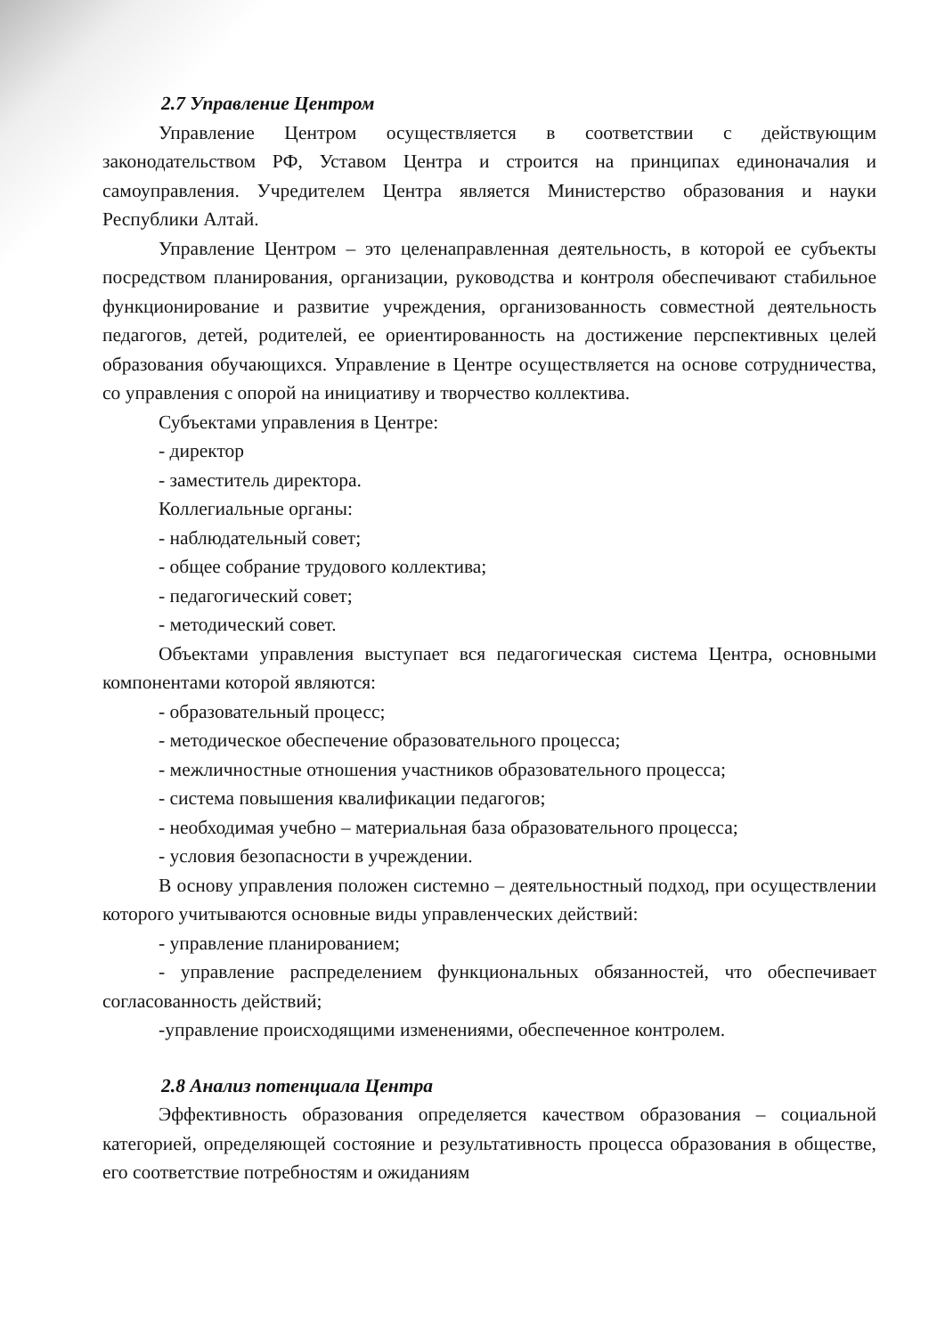2.7 Управление Центром
Управление Центром осуществляется в соответствии с действующим законодательством РФ, Уставом Центра и строится на принципах единоначалия и самоуправления. Учредителем Центра является Министерство образования и науки Республики Алтай.
Управление Центром – это целенаправленная деятельность, в которой ее субъекты посредством планирования, организации, руководства и контроля обеспечивают стабильное функционирование и развитие учреждения, организованность совместной деятельность педагогов, детей, родителей, ее ориентированность на достижение перспективных целей образования обучающихся. Управление в Центре осуществляется на основе сотрудничества, со управления с опорой на инициативу и творчество коллектива.
Субъектами управления в Центре:
- директор
- заместитель директора.
Коллегиальные органы:
- наблюдательный совет;
- общее собрание трудового коллектива;
- педагогический совет;
- методический совет.
Объектами управления выступает вся педагогическая система Центра, основными компонентами которой являются:
- образовательный процесс;
- методическое обеспечение образовательного процесса;
- межличностные отношения участников образовательного процесса;
- система повышения квалификации педагогов;
- необходимая учебно – материальная база образовательного процесса;
- условия безопасности в учреждении.
В основу управления положен системно – деятельностный подход, при осуществлении которого учитываются основные виды управленческих действий:
- управление планированием;
- управление распределением функциональных обязанностей, что обеспечивает согласованность действий;
-управление происходящими изменениями, обеспеченное контролем.
2.8 Анализ потенциала Центра
Эффективность образования определяется качеством образования – социальной категорией, определяющей состояние и результативность процесса образования в обществе, его соответствие потребностям и ожиданиям